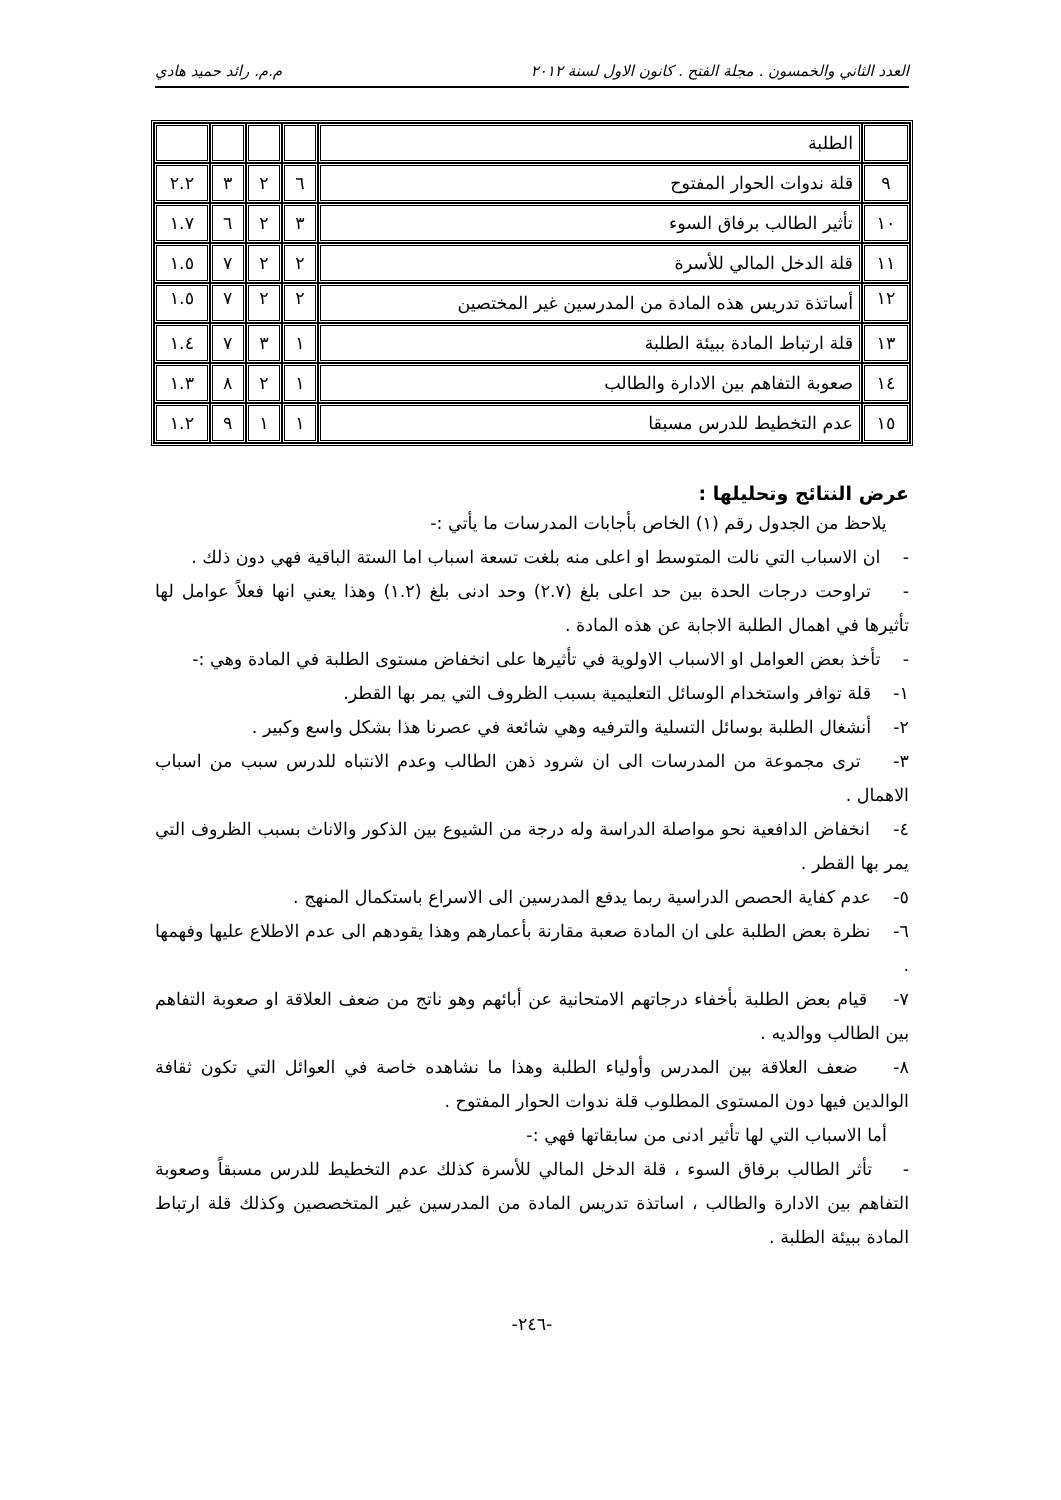العدد الثاني والخمسون . مجلة الفتح . كانون الاول لسنة ٢٠١٢ م.م. رائد حميد هادي
| | الطلبة | | | | |
| ٩ | قلة ندوات الحوار المفتوح | ٦ | ٢ | ٣ | ٢.٢ |
| ١٠ | تأثير الطالب برفاق السوء | ٣ | ٢ | ٦ | ١.٧ |
| ١١ | قلة الدخل المالي للأسرة | ٢ | ٢ | ٧ | ١.٥ |
| ١٢ | أساتذة تدريس هذه المادة من المدرسين غير المختصين | ٢ | ٢ | ٧ | ١.٥ |
| ١٣ | قلة ارتباط المادة ببيئة الطلبة | ١ | ٣ | ٧ | ١.٤ |
| ١٤ | صعوبة التفاهم بين الادارة والطالب | ١ | ٢ | ٨ | ١.٣ |
| ١٥ | عدم التخطيط للدرس مسبقا | ١ | ١ | ٩ | ١.٢ |
عرض النتائج وتحليلها :
يلاحظ من الجدول رقم (١) الخاص بأجابات المدرسات ما يأتي :-
- ان الاسباب التي نالت المتوسط او اعلى منه بلغت تسعة اسباب اما الستة الباقية فهي دون ذلك .
- تراوحت درجات الحدة بين حد اعلى بلغ (٢.٧) وحد ادنى بلغ (١.٢) وهذا يعني انها فعلاً عوامل لها تأثيرها في اهمال الطلبة الاجابة عن هذه المادة .
- تأخذ بعض العوامل او الاسباب الاولوية في تأثيرها على انخفاض مستوى الطلبة في المادة وهي :-
١- قلة توافر واستخدام الوسائل التعليمية بسبب الظروف التي يمر بها القطر.
٢- أنشغال الطلبة بوسائل التسلية والترفيه وهي شائعة في عصرنا هذا بشكل واسع وكبير .
٣- ترى مجموعة من المدرسات الى ان شرود ذهن الطالب وعدم الانتباه للدرس سبب من اسباب الاهمال .
٤- انخفاض الدافعية نحو مواصلة الدراسة وله درجة من الشيوع بين الذكور والاناث بسبب الظروف التي يمر بها القطر .
٥- عدم كفاية الحصص الدراسية ربما يدفع المدرسين الى الاسراع باستكمال المنهج .
٦- نظرة بعض الطلبة على ان المادة صعبة مقارنة بأعمارهم وهذا يقودهم الى عدم الاطلاع عليها وفهمها .
٧- قيام بعض الطلبة بأخفاء درجاتهم الامتحانية عن أبائهم وهو ناتج من ضعف العلاقة او صعوبة التفاهم بين الطالب ووالديه .
٨- ضعف العلاقة بين المدرس وأولياء الطلبة وهذا ما نشاهده خاصة في العوائل التي تكون ثقافة الوالدين فيها دون المستوى المطلوب قلة ندوات الحوار المفتوح .
أما الاسباب التي لها تأثير ادنى من سابقاتها فهي :-
- تأثر الطالب برفاق السوء ، قلة الدخل المالي للأسرة كذلك عدم التخطيط للدرس مسبقاً وصعوبة التفاهم بين الادارة والطالب ، اساتذة تدريس المادة من المدرسين غير المتخصصين وكذلك قلة ارتباط المادة ببيئة الطلبة .
-٢٤٦-